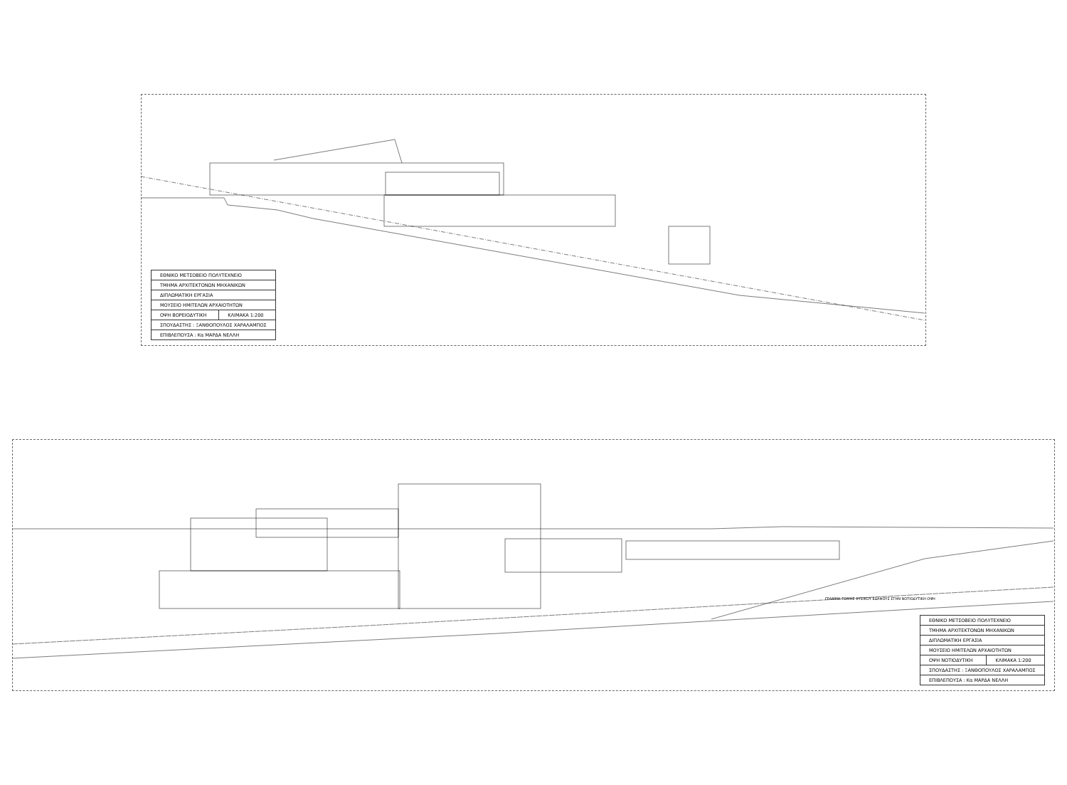| ΕΘΝΙΚΟ ΜΕΤΣΟΒΕΙΟ ΠΟΛΥΤΕΧΝΕΙΟ | |
| ΤΜΗΜΑ ΑΡΧΙΤΕΚΤΟΝΩΝ ΜΗΧΑΝΙΚΩΝ | |
| ΔΙΠΛΩΜΑΤΙΚΗ ΕΡΓΑΣΙΑ | |
| ΜΟΥΣΕΙΟ ΗΜΙΤΕΛΩΝ ΑΡΧΑΙΟΤΗΤΩΝ | |
| ΟΨΗ ΒΟΡΕΙΟΔΥΤΙΚΗ | ΚΛΙΜΑΚΑ 1:200 |
| ΣΠΟΥΔΑΣΤΗΣ : ΞΑΝΘΟΠΟΥΛΟΣ ΧΑΡΑΛΑΜΠΟΣ | |
| ΕΠΙΒΛΕΠΟΥΣΑ : Κα ΜΑΡΔΑ ΝΕΛΛΗ | |
ΓΡΑΜΜΗ ΤΟΜΗΣ ΦΥΣΙΚΟΥ ΕΔΑΦΟΥΣ ΣΤΗΝ ΝΟΤΙΟΔΥΤΙΚΗ ΟΨΗ
| ΕΘΝΙΚΟ ΜΕΤΣΟΒΕΙΟ ΠΟΛΥΤΕΧΝΕΙΟ | |
| ΤΜΗΜΑ ΑΡΧΙΤΕΚΤΟΝΩΝ ΜΗΧΑΝΙΚΩΝ | |
| ΔΙΠΛΩΜΑΤΙΚΗ ΕΡΓΑΣΙΑ | |
| ΜΟΥΣΕΙΟ ΗΜΙΤΕΛΩΝ ΑΡΧΑΙΟΤΗΤΩΝ | |
| ΟΨΗ ΝΟΤΙΟΔΥΤΙΚΗ | ΚΛΙΜΑΚΑ 1:200 |
| ΣΠΟΥΔΑΣΤΗΣ : ΞΑΝΘΟΠΟΥΛΟΣ ΧΑΡΑΛΑΜΠΟΣ | |
| ΕΠΙΒΛΕΠΟΥΣΑ : Κα ΜΑΡΔΑ ΝΕΛΛΗ | |